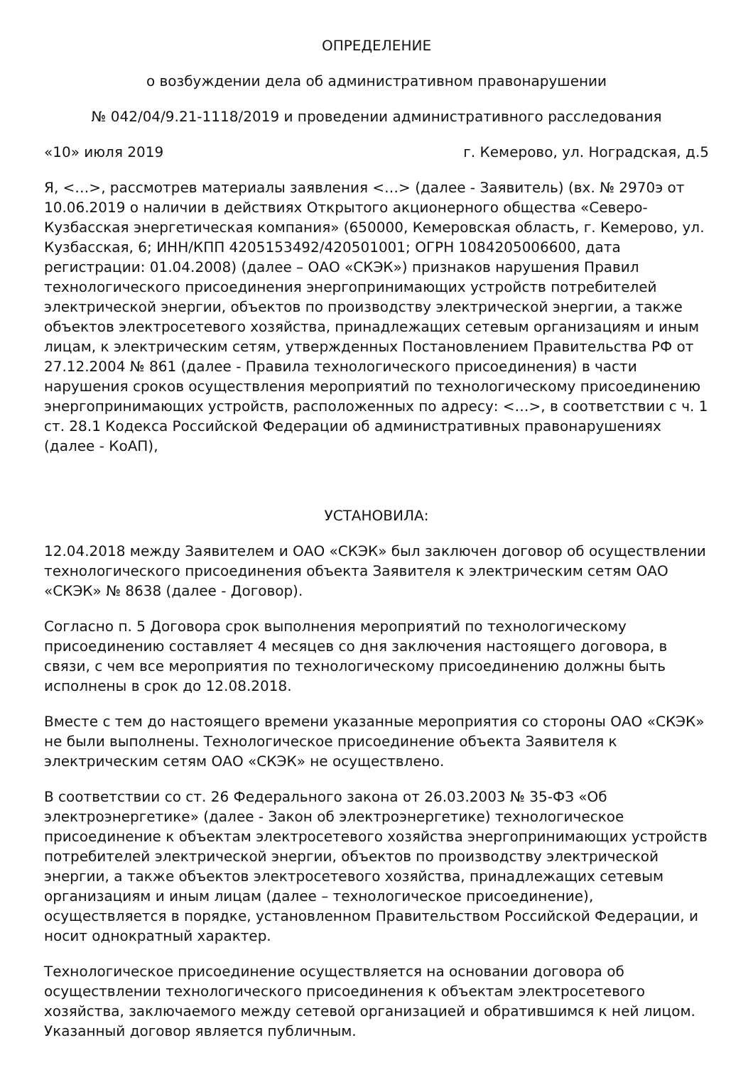ОПРЕДЕЛЕНИЕ
о возбуждении дела об административном правонарушении
№ 042/04/9.21-1118/2019 и проведении административного расследования
«10» июля 2019 г. Кемерово, ул. Ноградская, д.5
Я, <…>, рассмотрев материалы заявления <…> (далее - Заявитель) (вх. № 2970э от 10.06.2019 о наличии в действиях Открытого акционерного общества «Северо-Кузбасская энергетическая компания» (650000, Кемеровская область, г. Кемерово, ул. Кузбасская, 6; ИНН/КПП 4205153492/420501001; ОГРН 1084205006600, дата регистрации: 01.04.2008) (далее – ОАО «СКЭК») признаков нарушения Правил технологического присоединения энергопринимающих устройств потребителей электрической энергии, объектов по производству электрической энергии, а также объектов электросетевого хозяйства, принадлежащих сетевым организациям и иным лицам, к электрическим сетям, утвержденных Постановлением Правительства РФ от 27.12.2004 № 861 (далее - Правила технологического присоединения) в части нарушения сроков осуществления мероприятий по технологическому присоединению энергопринимающих устройств, расположенных по адресу: <…>, в соответствии с ч. 1 ст. 28.1 Кодекса Российской Федерации об административных правонарушениях (далее - КоАП),
УСТАНОВИЛА:
12.04.2018 между Заявителем и ОАО «СКЭК» был заключен договор об осуществлении технологического присоединения объекта Заявителя к электрическим сетям ОАО «СКЭК» № 8638 (далее - Договор).
Согласно п. 5 Договора срок выполнения мероприятий по технологическому присоединению составляет 4 месяцев со дня заключения настоящего договора, в связи, с чем все мероприятия по технологическому присоединению должны быть исполнены в срок до 12.08.2018.
Вместе с тем до настоящего времени указанные мероприятия со стороны ОАО «СКЭК» не были выполнены. Технологическое присоединение объекта Заявителя к электрическим сетям ОАО «СКЭК» не осуществлено.
В соответствии со ст. 26 Федерального закона от 26.03.2003 № 35-ФЗ «Об электроэнергетике» (далее - Закон об электроэнергетике) технологическое присоединение к объектам электросетевого хозяйства энергопринимающих устройств потребителей электрической энергии, объектов по производству электрической энергии, а также объектов электросетевого хозяйства, принадлежащих сетевым организациям и иным лицам (далее – технологическое присоединение), осуществляется в порядке, установленном Правительством Российской Федерации, и носит однократный характер.
Технологическое присоединение осуществляется на основании договора об осуществлении технологического присоединения к объектам электросетевого хозяйства, заключаемого между сетевой организацией и обратившимся к ней лицом. Указанный договор является публичным.